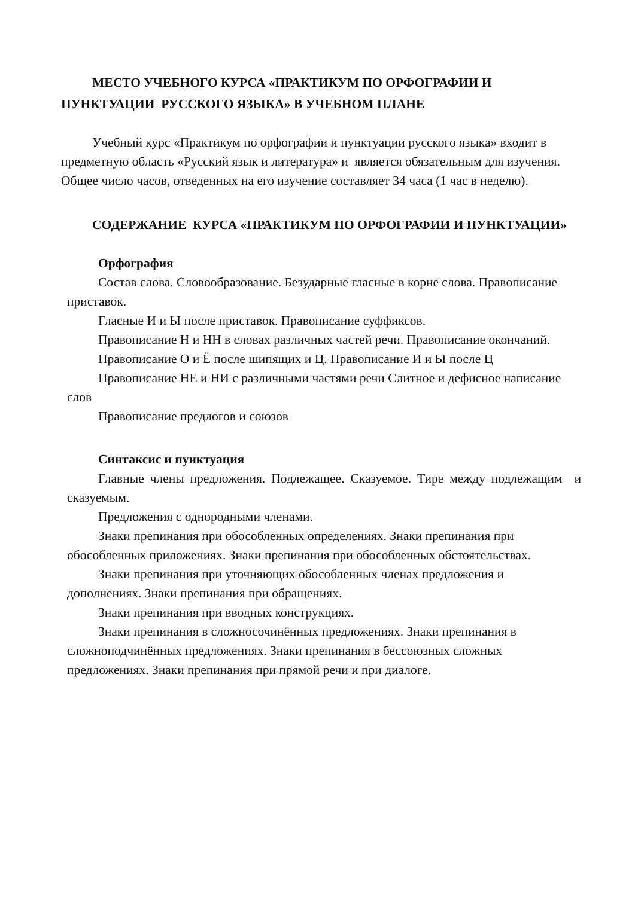МЕСТО УЧЕБНОГО КУРСА «ПРАКТИКУМ ПО ОРФОГРАФИИ И ПУНКТУАЦИИ РУССКОГО ЯЗЫКА» В УЧЕБНОМ ПЛАНЕ
Учебный курс «Практикум по орфографии и пунктуации русского языка» входит в предметную область «Русский язык и литература» и является обязательным для изучения. Общее число часов, отведенных на его изучение составляет 34 часа (1 час в неделю).
СОДЕРЖАНИЕ КУРСА «ПРАКТИКУМ ПО ОРФОГРАФИИ И ПУНКТУАЦИИ»
Орфография
Состав слова. Словообразование. Безударные гласные в корне слова. Правописание приставок.
Гласные И и Ы после приставок. Правописание суффиксов.
Правописание Н и НН в словах различных частей речи. Правописание окончаний.
Правописание О и Ё после шипящих и Ц. Правописание И и Ы после Ц
Правописание НЕ и НИ с различными частями речи Слитное и дефисное написание слов
Правописание предлогов и союзов
Синтаксис и пунктуация
Главные члены предложения. Подлежащее. Сказуемое. Тире между подлежащим и сказуемым.
Предложения с однородными членами.
Знаки препинания при обособленных определениях. Знаки препинания при обособленных приложениях. Знаки препинания при обособленных обстоятельствах.
Знаки препинания при уточняющих обособленных членах предложения и дополнениях. Знаки препинания при обращениях.
Знаки препинания при вводных конструкциях.
Знаки препинания в сложносочинённых предложениях. Знаки препинания в сложноподчинённых предложениях. Знаки препинания в бессоюзных сложных предложениях. Знаки препинания при прямой речи и при диалоге.